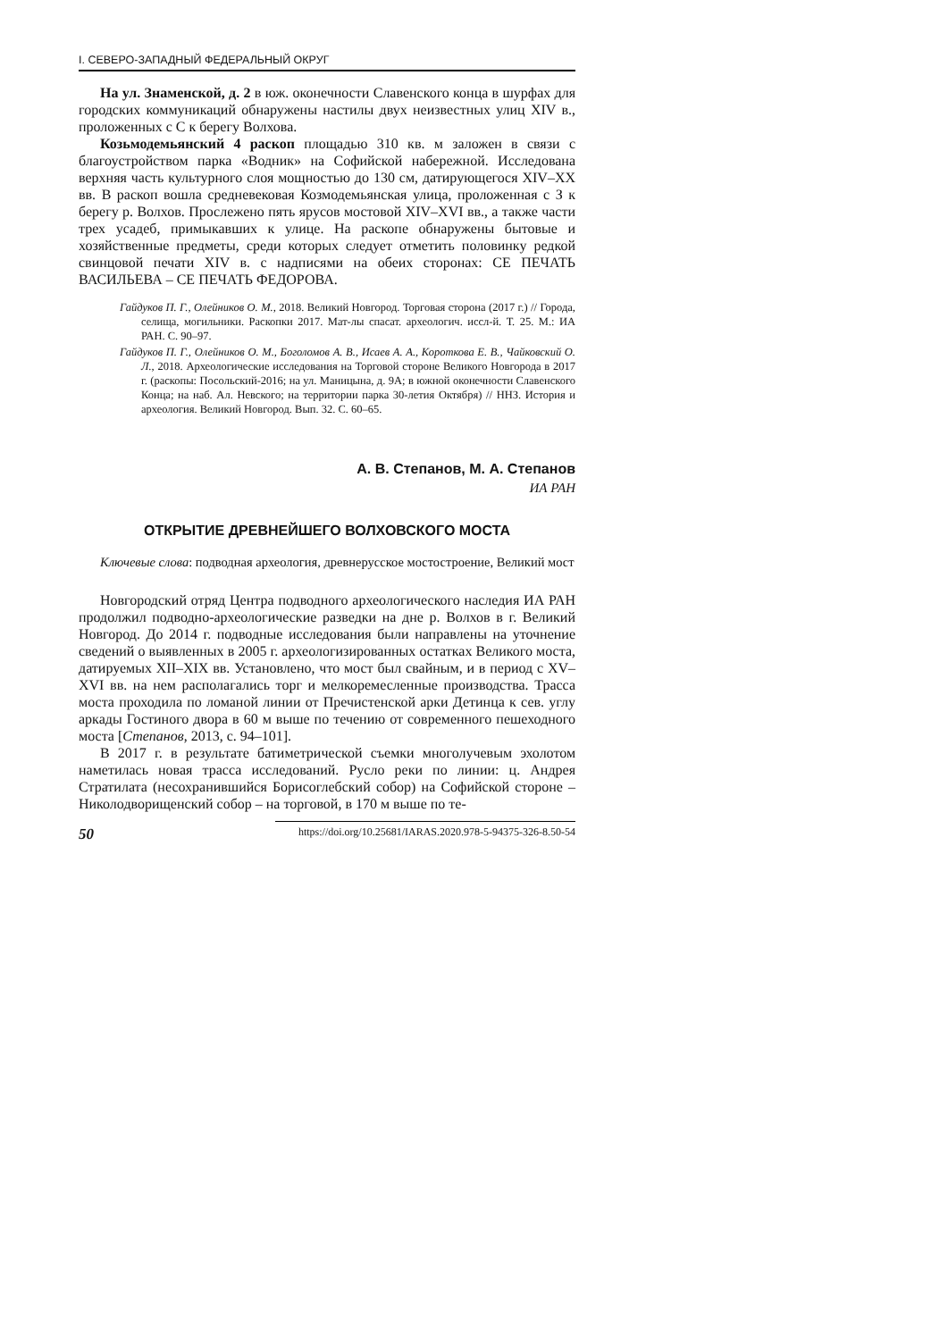I. СЕВЕРО-ЗАПАДНЫЙ ФЕДЕРАЛЬНЫЙ ОКРУГ
На ул. Знаменской, д. 2 в юж. оконечности Славенского конца в шурфах для городских коммуникаций обнаружены настилы двух неизвестных улиц XIV в., проложенных с С к берегу Волхова.
Козьмодемьянский 4 раскоп площадью 310 кв. м заложен в связи с благоустройством парка «Водник» на Софийской набережной. Исследована верхняя часть культурного слоя мощностью до 130 см, датирующегося XIV–XX вв. В раскоп вошла средневековая Козмодемьянская улица, проложенная с З к берегу р. Волхов. Прослежено пять ярусов мостовой XIV–XVI вв., а также части трех усадеб, примыкавших к улице. На раскопе обнаружены бытовые и хозяйственные предметы, среди которых следует отметить половинку редкой свинцовой печати XIV в. с надписями на обеих сторонах: СЕ ПЕЧАТЬ ВАСИЛЬЕВА – СЕ ПЕЧАТЬ ФЕДОРОВА.
Гайдуков П. Г., Олейников О. М., 2018. Великий Новгород. Торговая сторона (2017 г.) // Города, селища, могильники. Раскопки 2017. Мат-лы спасат. археологич. иссл-й. Т. 25. М.: ИА РАН. С. 90–97.
Гайдуков П. Г., Олейников О. М., Боголомов А. В., Исаев А. А., Короткова Е. В., Чайковский О. Л., 2018. Археологические исследования на Торговой стороне Великого Новгорода в 2017 г. (раскопы: Посольский-2016; на ул. Маницына, д. 9А; в южной оконечности Славенского Конца; на наб. Ал. Невского; на территории парка 30-летия Октября) // ННЗ. История и археология. Великий Новгород. Вып. 32. С. 60–65.
А. В. Степанов, М. А. Степанов
ИА РАН
ОТКРЫТИЕ ДРЕВНЕЙШЕГО ВОЛХОВСКОГО МОСТА
Ключевые слова: подводная археология, древнерусское мостостроение, Великий мост
Новгородский отряд Центра подводного археологического наследия ИА РАН продолжил подводно-археологические разведки на дне р. Волхов в г. Великий Новгород. До 2014 г. подводные исследования были направлены на уточнение сведений о выявленных в 2005 г. археологизированных остатках Великого моста, датируемых XII–XIX вв. Установлено, что мост был свайным, и в период с XV–XVI вв. на нем располагались торг и мелкоремесленные производства. Трасса моста проходила по ломаной линии от Пречистенской арки Детинца к сев. углу аркады Гостиного двора в 60 м выше по течению от современного пешеходного моста [Степанов, 2013, с. 94–101].
В 2017 г. в результате батиметрической съемки многолучевым эхолотом наметилась новая трасса исследований. Русло реки по линии: ц. Андрея Стратилата (несохранившийся Борисоглебский собор) на Софийской стороне – Николодворищенский собор – на торговой, в 170 м выше по те-
50 https://doi.org/10.25681/IARAS.2020.978-5-94375-326-8.50-54